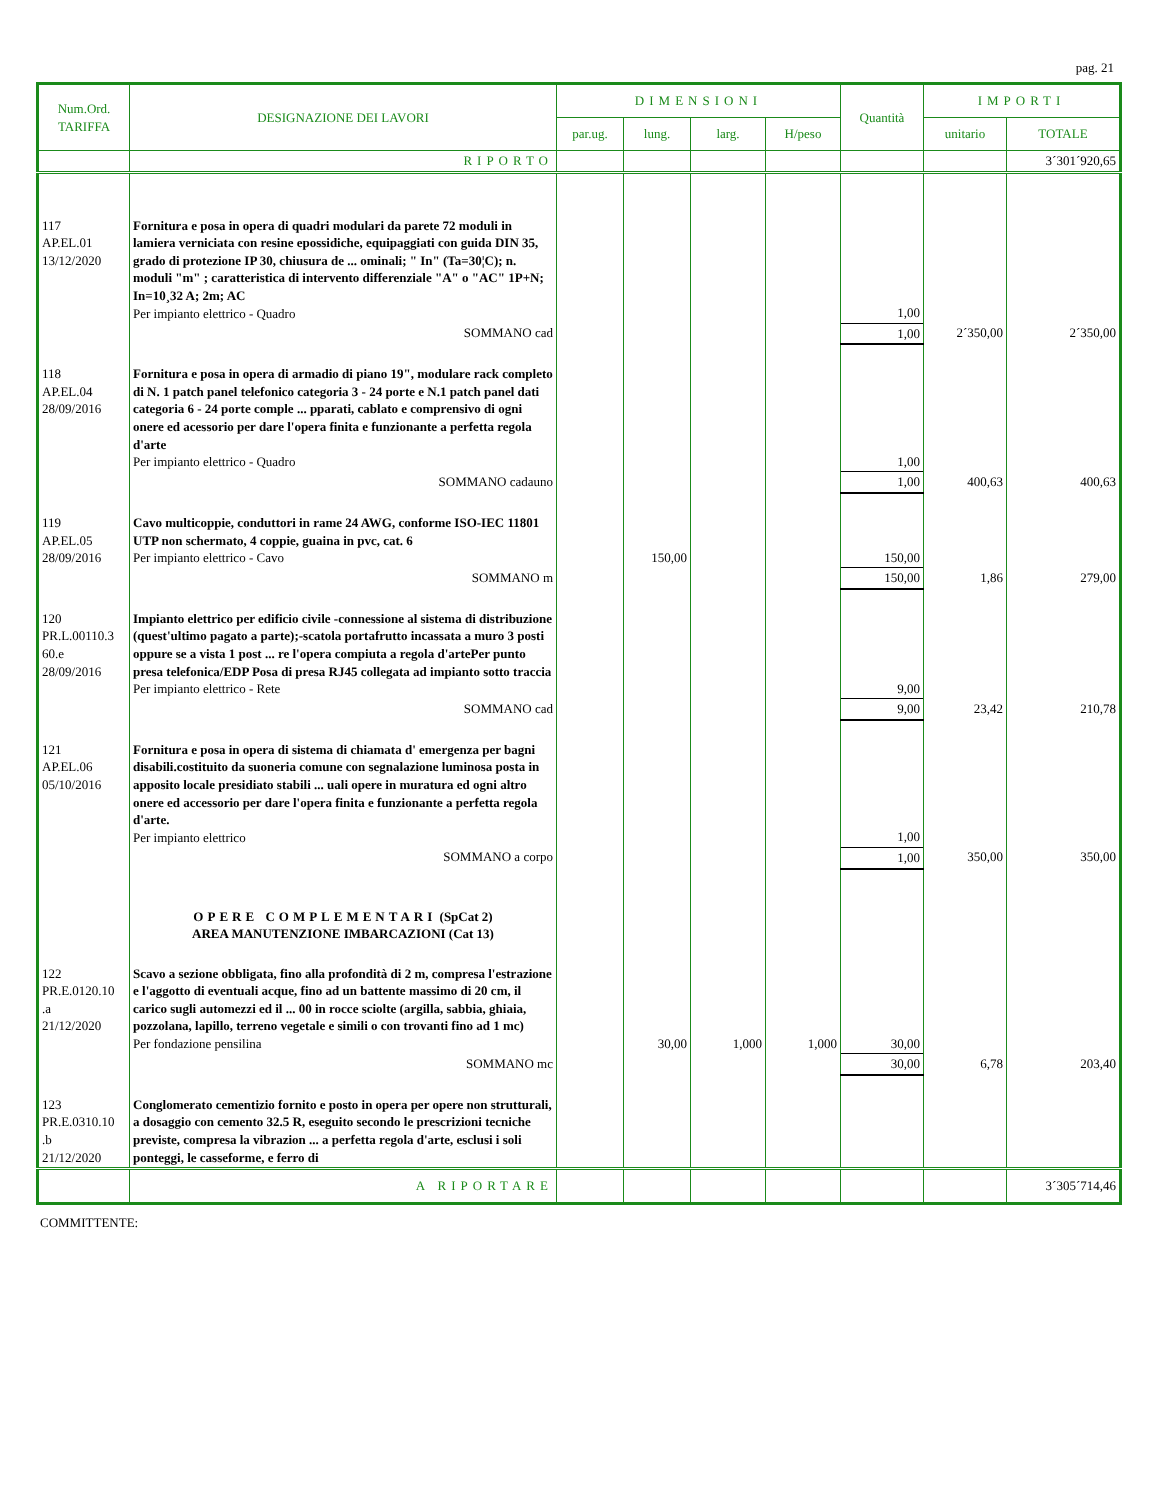pag. 21
| Num.Ord. TARIFFA | DESIGNAZIONE DEI LAVORI | DIMENSIONI | | | | Quantità | IMPORTI | |
| --- | --- | --- | --- | --- | --- | --- | --- | --- |
| | | par.ug. | lung. | larg. | H/peso | | unitario | TOTALE |
| | RIPORTO | | | | | | | 3´301´920,65 |
| 117 AP.EL.01 13/12/2020 | Fornitura e posa in opera di quadri modulari da parete 72 moduli in lamiera verniciata con resine epossidiche, equipaggiati con guida DIN 35, grado di protezione IP 30, chiusura de ... ominali; " In" (Ta=30¦C); n. moduli "m" ; caratteristica di intervento differenziale "A" o "AC" 1P+N; In=10¸32 A; 2m; AC Per impianto elettrico - Quadro | | | | | 1,00 | | |
| | SOMMANO cad | | | | | 1,00 | 2´350,00 | 2´350,00 |
| 118 AP.EL.04 28/09/2016 | Fornitura e posa in opera di armadio di piano 19", modulare rack completo di N. 1 patch panel telefonico categoria 3 - 24 porte e N.1 patch panel dati categoria 6 - 24 porte comple ... pparati, cablato e comprensivo di ogni onere ed acessorio per dare l'opera finita e funzionante a perfetta regola d'arte Per impianto elettrico - Quadro | | | | | 1,00 | | |
| | SOMMANO cadauno | | | | | 1,00 | 400,63 | 400,63 |
| 119 AP.EL.05 28/09/2016 | Cavo multicoppie, conduttori in rame 24 AWG, conforme ISO-IEC 11801 UTP non schermato, 4 coppie, guaina in pvc, cat. 6 Per impianto elettrico - Cavo | | 150,00 | | | 150,00 | | |
| | SOMMANO m | | | | | 150,00 | 1,86 | 279,00 |
| 120 PR.L.00110.3 60.e 28/09/2016 | Impianto elettrico per edificio civile -connessione al sistema di distribuzione (quest'ultimo pagato a parte);-scatola portafrutto incassata a muro 3 posti oppure se a vista 1 post ... re l'opera compiuta a regola d'artePer punto presa telefonica/EDP Posa di presa RJ45 collegata ad impianto sotto traccia Per impianto elettrico - Rete | | | | | 9,00 | | |
| | SOMMANO cad | | | | | 9,00 | 23,42 | 210,78 |
| 121 AP.EL.06 05/10/2016 | Fornitura e posa in opera di sistema di chiamata d' emergenza per bagni disabili.costituito da suoneria comune con segnalazione luminosa posta in apposito locale presidiato stabili ... uali opere in muratura ed ogni altro onere ed accessorio per dare l'opera finita e funzionante a perfetta regola d'arte. Per impianto elettrico | | | | | 1,00 | | |
| | SOMMANO a corpo | | | | | 1,00 | 350,00 | 350,00 |
| | OPERE COMPLEMENTARI (SpCat 2) AREA MANUTENZIONE IMBARCAZIONI (Cat 13) | | | | | | | |
| 122 PR.E.0120.10 .a 21/12/2020 | Scavo a sezione obbligata, fino alla profondità di 2 m, compresa l'estrazione e l'aggotto di eventuali acque, fino ad un battente massimo di 20 cm, il carico sugli automezzi ed il ... 00 in rocce sciolte (argilla, sabbia, ghiaia, pozzolana, lapillo, terreno vegetale e simili o con trovanti fino ad 1 mc) Per fondazione pensilina | | 30,00 | 1,000 | 1,000 | 30,00 | | |
| | SOMMANO mc | | | | | 30,00 | 6,78 | 203,40 |
| 123 PR.E.0310.10 .b 21/12/2020 | Conglomerato cementizio fornito e posto in opera per opere non strutturali, a dosaggio con cemento 32.5 R, eseguito secondo le prescrizioni tecniche previste, compresa la vibrazion ... a perfetta regola d'arte, esclusi i soli ponteggi, le casseforme, e ferro di | | | | | | | |
| | A RIPORTARE | | | | | | | 3´305´714,46 |
COMMITTENTE: